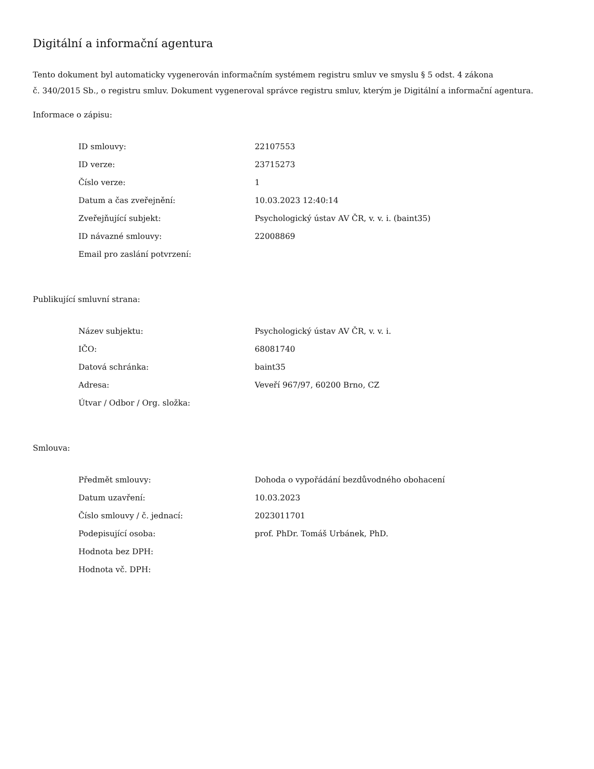Digitální a informační agentura
Tento dokument byl automaticky vygenerován informačním systémem registru smluv ve smyslu § 5 odst. 4 zákona
č. 340/2015 Sb., o registru smluv. Dokument vygeneroval správce registru smluv, kterým je Digitální a informační agentura.
Informace o zápisu:
| ID smlouvy: | 22107553 |
| ID verze: | 23715273 |
| Číslo verze: | 1 |
| Datum a čas zveřejnění: | 10.03.2023 12:40:14 |
| Zveřejňující subjekt: | Psychologický ústav AV ČR, v. v. i. (baint35) |
| ID návazné smlouvy: | 22008869 |
| Email pro zaslání potvrzení: | |
Publikující smluvní strana:
| Název subjektu: | Psychologický ústav AV ČR, v. v. i. |
| IČO: | 68081740 |
| Datová schránka: | baint35 |
| Adresa: | Veveří 967/97, 60200 Brno, CZ |
| Útvar / Odbor / Org. složka: | |
Smlouva:
| Předmět smlouvy: | Dohoda o vypořádání bezdůvodného obohacení |
| Datum uzavření: | 10.03.2023 |
| Číslo smlouvy / č. jednací: | 2023011701 |
| Podepisující osoba: | prof. PhDr. Tomáš Urbánek, PhD. |
| Hodnota bez DPH: | |
| Hodnota vč. DPH: | |